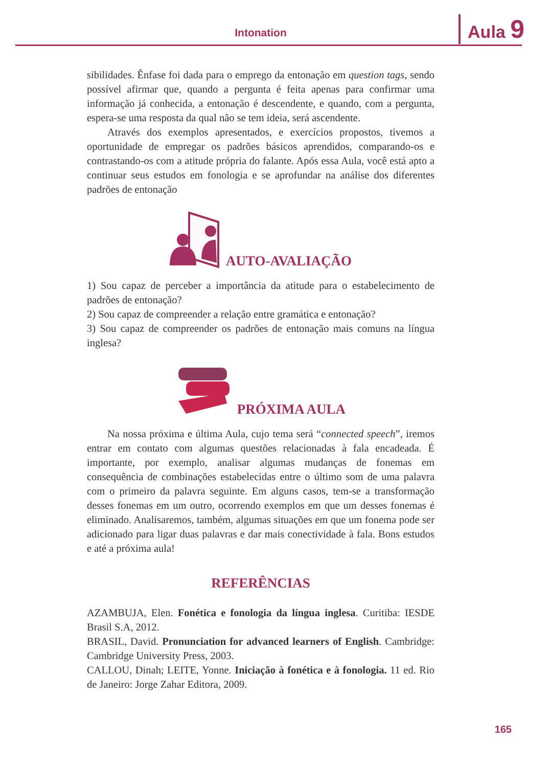Intonation Aula 9
sibilidades. Ênfase foi dada para o emprego da entonação em question tags, sendo possível afirmar que, quando a pergunta é feita apenas para confirmar uma informação já conhecida, a entonação é descendente, e quando, com a pergunta, espera-se uma resposta da qual não se tem ideia, será ascendente.
Através dos exemplos apresentados, e exercícios propostos, tivemos a oportunidade de empregar os padrões básicos aprendidos, comparando-os e contrastando-os com a atitude própria do falante. Após essa Aula, você está apto a continuar seus estudos em fonologia e se aprofundar na análise dos diferentes padrões de entonação
AUTO-AVALIAÇÃO
1) Sou capaz de perceber a importância da atitude para o estabelecimento de padrões de entonação?
2) Sou capaz de compreender a relação entre gramática e entonação?
3) Sou capaz de compreender os padrões de entonação mais comuns na língua inglesa?
PRÓXIMA AULA
Na nossa próxima e última Aula, cujo tema será “connected speech”, iremos entrar em contato com algumas questões relacionadas à fala encadeada. É importante, por exemplo, analisar algumas mudanças de fonemas em consequência de combinações estabelecidas entre o último som de uma palavra com o primeiro da palavra seguinte. Em alguns casos, tem-se a transformação desses fonemas em um outro, ocorrendo exemplos em que um desses fonemas é eliminado. Analisaremos, também, algumas situações em que um fonema pode ser adicionado para ligar duas palavras e dar mais conectividade à fala. Bons estudos e até a próxima aula!
REFERÊNCIAS
AZAMBUJA, Elen. Fonética e fonologia da língua inglesa. Curitiba: IESDE Brasil S.A, 2012.
BRASIL, David. Pronunciation for advanced learners of English. Cambridge: Cambridge University Press, 2003.
CALLOU, Dinah; LEITE, Yonne. Iniciação à fonética e à fonologia. 11 ed. Rio de Janeiro: Jorge Zahar Editora, 2009.
165